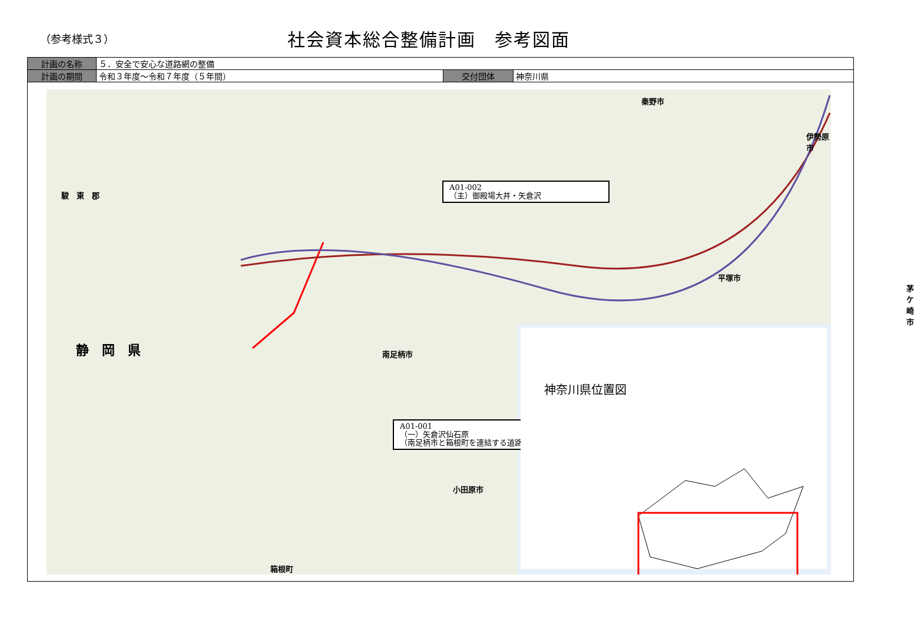（参考様式３）
社会資本総合整備計画　参考図面
| 計画の名称 | ５．安全で安心な道路網の整備 | | |
| 計画の期間 | 令和３年度～令和７年度（５年間） | 交付団体 | 神奈川県 |
A01-002
（主）御殿場大井・矢倉沢
A01-001
（一）矢倉沢仙石原
（南足柄市と箱根町を連結する道路）
静　岡　県
駿　東　郡
小田原市
南足柄市
伊勢原市
秦野市
平塚市
茅ケ崎市
箱根町
神奈川県位置図